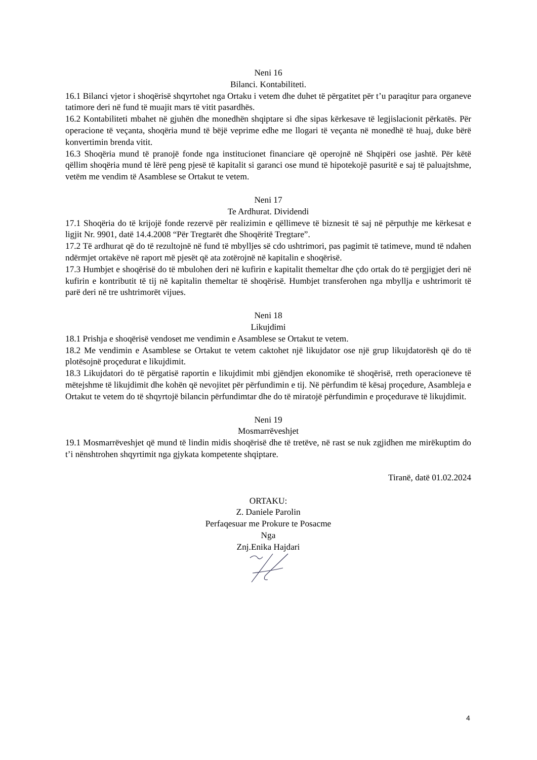Neni 16
Bilanci. Kontabiliteti.
16.1 Bilanci vjetor i shoqërisë shqyrtohet nga Ortaku i vetem dhe duhet të përgatitet për t’u paraqitur para organeve tatimore deri në fund të muajit mars të vitit pasardhës.
16.2 Kontabiliteti mbahet në gjuhën dhe monedhën shqiptare si dhe sipas kërkesave të legjislacionit përkatës. Për operacione të veçanta, shoqëria mund të bëjë veprime edhe me llogari të veçanta në monedhë të huaj, duke bërë konvertimin brenda vitit.
16.3 Shoqëria mund të pranojë fonde nga institucionet financiare që operojnë në Shqipëri ose jashtë. Për këtë qëllim shoqëria mund të lërë peng pjesë të kapitalit si garanci ose mund të hipotekojë pasuritë e saj të paluajtshme, vetëm me vendim të Asamblese se Ortakut te vetem.
Neni 17
Te Ardhurat. Dividendi
17.1 Shoqëria do të krijojë fonde rezervë për realizimin e qëllimeve të biznesit të saj në përputhje me kërkesat e ligjit Nr. 9901, datë 14.4.2008 “Për Tregtarët dhe Shoqëritë Tregtare”.
17.2 Të ardhurat që do të rezultojnë në fund të mbylljes së cdo ushtrimori, pas pagimit të tatimeve, mund të ndahen ndërmjet ortakëve në raport më pjesët që ata zotërojnë në kapitalin e shoqërisë.
17.3 Humbjet e shoqërisë do të mbulohen deri në kufirin e kapitalit themeltar dhe çdo ortak do të pergjigjet deri në kufirin e kontributit të tij në kapitalin themeltar të shoqërisë. Humbjet transferohen nga mbyllja e ushtrimorit të parë deri në tre ushtrimorët vijues.
Neni 18
Likujdimi
18.1 Prishja e shoqërisë vendoset me vendimin e Asamblese se Ortakut te vetem.
18.2 Me vendimin e Asamblese se Ortakut te vetem caktohet një likujdator ose një grup likujdatorësh që do të plotësojnë proçedurat e likujdimit.
18.3 Likujdatori do të përgatisë raportin e likujdimit mbi gjëndjen ekonomike të shoqërisë, rreth operacioneve të mëtejshme të likujdimit dhe kohën që nevojitet për përfundimin e tij. Në përfundim të kësaj proçedure, Asambleja e Ortakut te vetem do të shqyrtojë bilancin përfundimtar dhe do të miratojë përfundimin e proçedurave të likujdimit.
Neni 19
Mosmarrëveshjet
19.1 Mosmarrëveshjet që mund të lindin midis shoqërisë dhe të tretëve, në rast se nuk zgjidhen me mirëkuptim do t’i nënshtrohen shqyrtimit nga gjykata kompetente shqiptare.
Tiranë, datë 01.02.2024
ORTAKU:
Z. Daniele Parolin
Perfaqesuar me Prokure te Posacme
Nga
Znj.Enika Hajdari
4